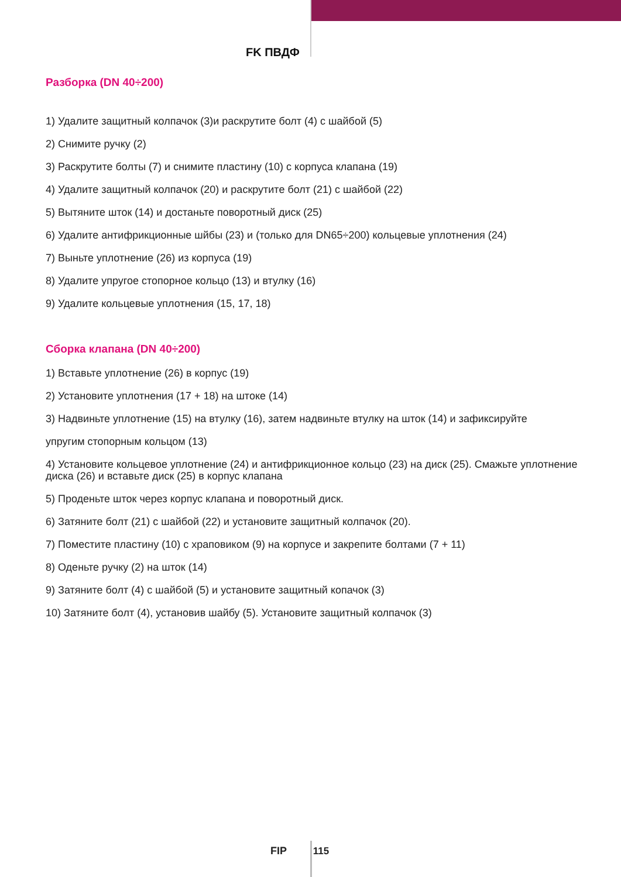FK ПВДФ
Разборка (DN 40÷200)
1) Удалите защитный колпачок (3)и раскрутите болт (4) с шайбой (5)
2) Снимите ручку (2)
3) Раскрутите болты (7) и снимите пластину (10) с корпуса клапана (19)
4) Удалите защитный колпачок (20) и раскрутите болт (21) с шайбой (22)
5) Вытяните шток (14) и достаньте поворотный диск (25)
6) Удалите антифрикционные шйбы (23) и (только для DN65÷200) кольцевые уплотнения (24)
7) Выньте уплотнение (26) из корпуса (19)
8) Удалите упругое стопорное кольцо (13) и втулку (16)
9) Удалите кольцевые уплотнения (15, 17, 18)
Сборка клапана (DN 40÷200)
1) Вставьте уплотнение (26) в корпус (19)
2) Установите уплотнения (17 + 18) на штоке (14)
3) Надвиньте уплотнение (15) на втулку (16), затем надвиньте втулку на шток (14) и зафиксируйте
упругим стопорным кольцом (13)
4) Установите кольцевое уплотнение (24) и антифрикционное кольцо (23) на диск (25). Смажьте уплотнение диска (26) и вставьте диск (25) в корпус клапана
5) Проденьте шток через корпус клапана и поворотный диск.
6) Затяните болт (21) с шайбой (22) и установите защитный колпачок (20).
7) Поместите пластину (10) с храповиком (9) на корпусе и закрепите болтами (7 + 11)
8) Оденьте ручку (2) на шток (14)
9) Затяните болт (4) с шайбой (5) и установите защитный копачок (3)
10) Затяните болт (4), установив шайбу (5). Установите защитный колпачок (3)
FIP 115